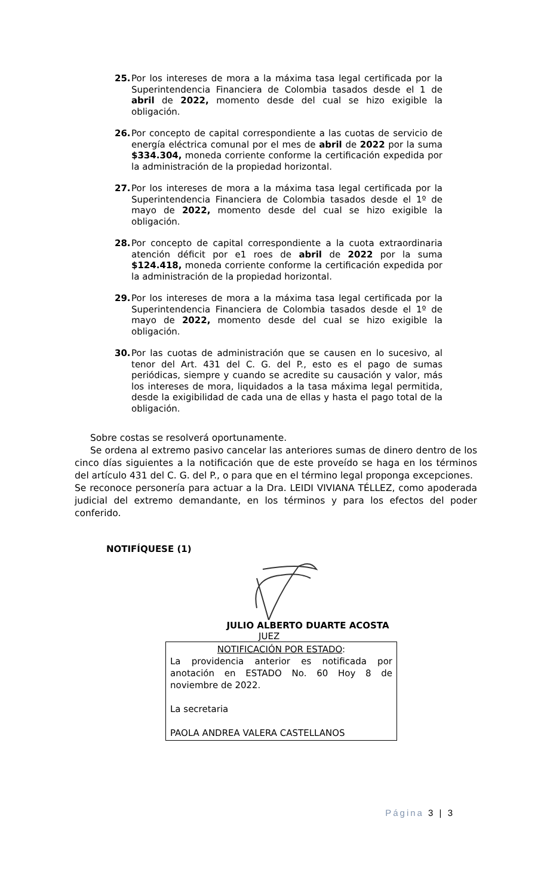25. Por los intereses de mora a la máxima tasa legal certificada por la Superintendencia Financiera de Colombia tasados desde el 1 de abril de 2022, momento desde del cual se hizo exigible la obligación.
26. Por concepto de capital correspondiente a las cuotas de servicio de energía eléctrica comunal por el mes de abril de 2022 por la suma $334.304, moneda corriente conforme la certificación expedida por la administración de la propiedad horizontal.
27. Por los intereses de mora a la máxima tasa legal certificada por la Superintendencia Financiera de Colombia tasados desde el 1º de mayo de 2022, momento desde del cual se hizo exigible la obligación.
28. Por concepto de capital correspondiente a la cuota extraordinaria atención déficit por e1 roes de abril de 2022 por la suma $124.418, moneda corriente conforme la certificación expedida por la administración de la propiedad horizontal.
29. Por los intereses de mora a la máxima tasa legal certificada por la Superintendencia Financiera de Colombia tasados desde el 1º de mayo de 2022, momento desde del cual se hizo exigible la obligación.
30. Por las cuotas de administración que se causen en lo sucesivo, al tenor del Art. 431 del C. G. del P., esto es el pago de sumas periódicas, siempre y cuando se acredite su causación y valor, más los intereses de mora, liquidados a la tasa máxima legal permitida, desde la exigibilidad de cada una de ellas y hasta el pago total de la obligación.
Sobre costas se resolverá oportunamente.
Se ordena al extremo pasivo cancelar las anteriores sumas de dinero dentro de los cinco días siguientes a la notificación que de este proveído se haga en los términos del artículo 431 del C. G. del P., o para que en el término legal proponga excepciones.
Se reconoce personería para actuar a la Dra. LEIDI VIVIANA TÉLLEZ, como apoderada judicial del extremo demandante, en los términos y para los efectos del poder conferido.
NOTIFÍQUESE (1)
JULIO ALBERTO DUARTE ACOSTA
JUEZ
NOTIFICACIÓN POR ESTADO:
La providencia anterior es notificada por anotación en ESTADO No. 60 Hoy 8 de noviembre de 2022.
La secretaria
PAOLA ANDREA VALERA CASTELLANOS
Página 3 | 3